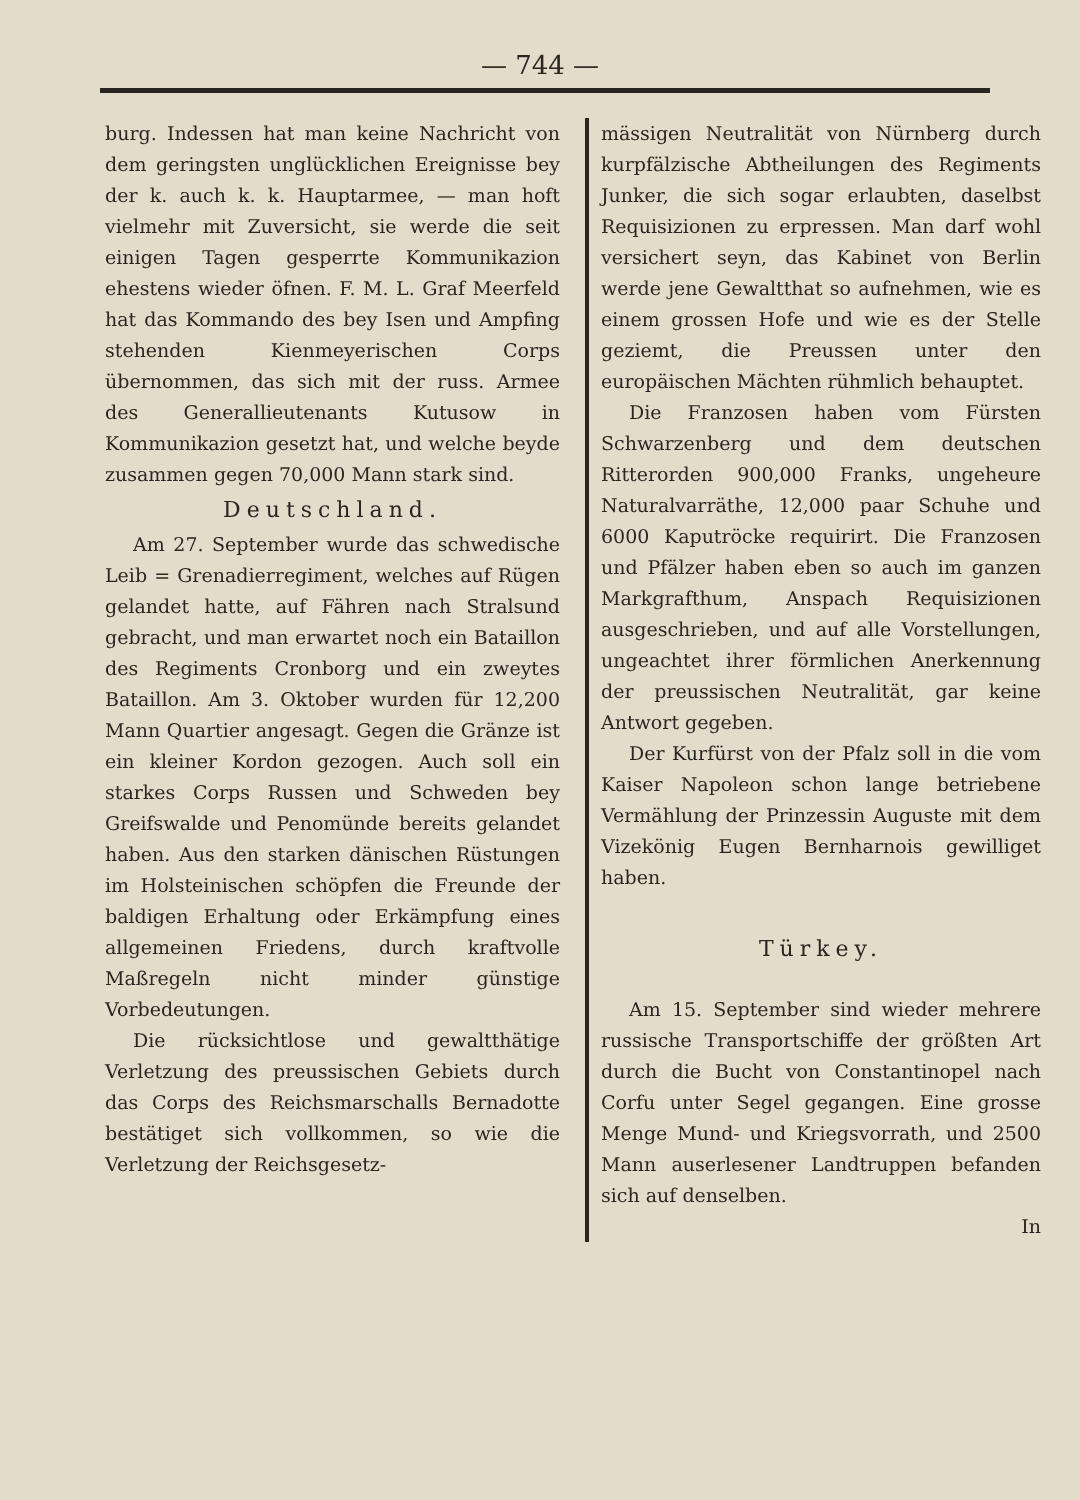— 744 —
burg. Indessen hat man keine Nachricht von dem geringsten unglücklichen Ereignisse bey der k. auch k. k. Hauptarmee, — man hoft vielmehr mit Zuversicht, sie werde die seit einigen Tagen gesperrte Kommunikazion ehestens wieder öfnen. F. M. L. Graf Meerfeld hat das Kommando des bey Isen und Ampfing stehenden Kienmeyerischen Corps übernommen, das sich mit der russ. Armee des Generallieutenants Kutusow in Kommunikazion gesetzt hat, und welche beyde zusammen gegen 70,000 Mann stark sind.
Deutschland.
Am 27. September wurde das schwedische Leib = Grenadierregiment, welches auf Rügen gelandet hatte, auf Fähren nach Stralsund gebracht, und man erwartet noch ein Bataillon des Regiments Cronborg und ein zweytes Bataillon. Am 3. Oktober wurden für 12,200 Mann Quartier angesagt. Gegen die Gränze ist ein kleiner Kordon gezogen. Auch soll ein starkes Corps Russen und Schweden bey Greifswalde und Penomünde bereits gelandet haben. Aus den starken dänischen Rüstungen im Holsteinischen schöpfen die Freunde der baldigen Erhaltung oder Erkämpfung eines allgemeinen Friedens, durch kraftvolle Maßregeln nicht minder günstige Vorbedeutungen.
Die rücksichtlose und gewaltthätige Verletzung des preussischen Gebiets durch das Corps des Reichsmarschalls Bernadotte bestätiget sich vollkommen, so wie die Verletzung der Reichsgesetz-
mässigen Neutralität von Nürnberg durch kurpfälzische Abtheilungen des Regiments Junker, die sich sogar erlaubten, daselbst Requisizionen zu erpressen. Man darf wohl versichert seyn, das Kabinet von Berlin werde jene Gewaltthat so aufnehmen, wie es einem grossen Hofe und wie es der Stelle geziemt, die Preussen unter den europäischen Mächten rühmlich behauptet.
Die Franzosen haben vom Fürsten Schwarzenberg und dem deutschen Ritterorden 900,000 Franks, ungeheure Naturalvarräthe, 12,000 paar Schuhe und 6000 Kaputröcke requirirt. Die Franzosen und Pfälzer haben eben so auch im ganzen Markgrafthum, Anspach Requisizionen ausgeschrieben, und auf alle Vorstellungen, ungeachtet ihrer förmlichen Anerkennung der preussischen Neutralität, gar keine Antwort gegeben.
Der Kurfürst von der Pfalz soll in die vom Kaiser Napoleon schon lange betriebene Vermählung der Prinzessin Auguste mit dem Vizekönig Eugen Bernharnois gewilliget haben.
Türkey.
Am 15. September sind wieder mehrere russische Transportschiffe der größten Art durch die Bucht von Constantinopel nach Corfu unter Segel gegangen. Eine grosse Menge Mund- und Kriegsvorrath, und 2500 Mann auserlesener Landtruppen befanden sich auf denselben.
In